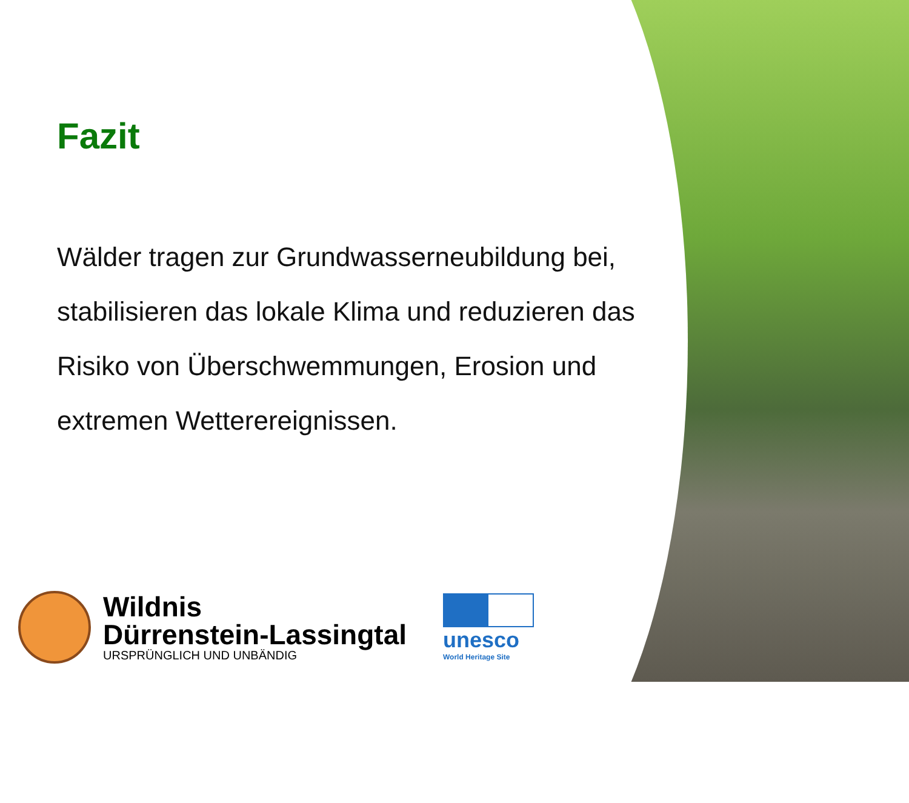Fazit
Wälder tragen zur Grundwasserneubildung bei, stabilisieren das lokale Klima und reduzieren das Risiko von Überschwemmungen, Erosion und extremen Wetterereignissen.
Wildnis
Dürrenstein-Lassingtal
URSPRÜNGLICH UND UNBÄNDIG
unesco
World Heritage Site